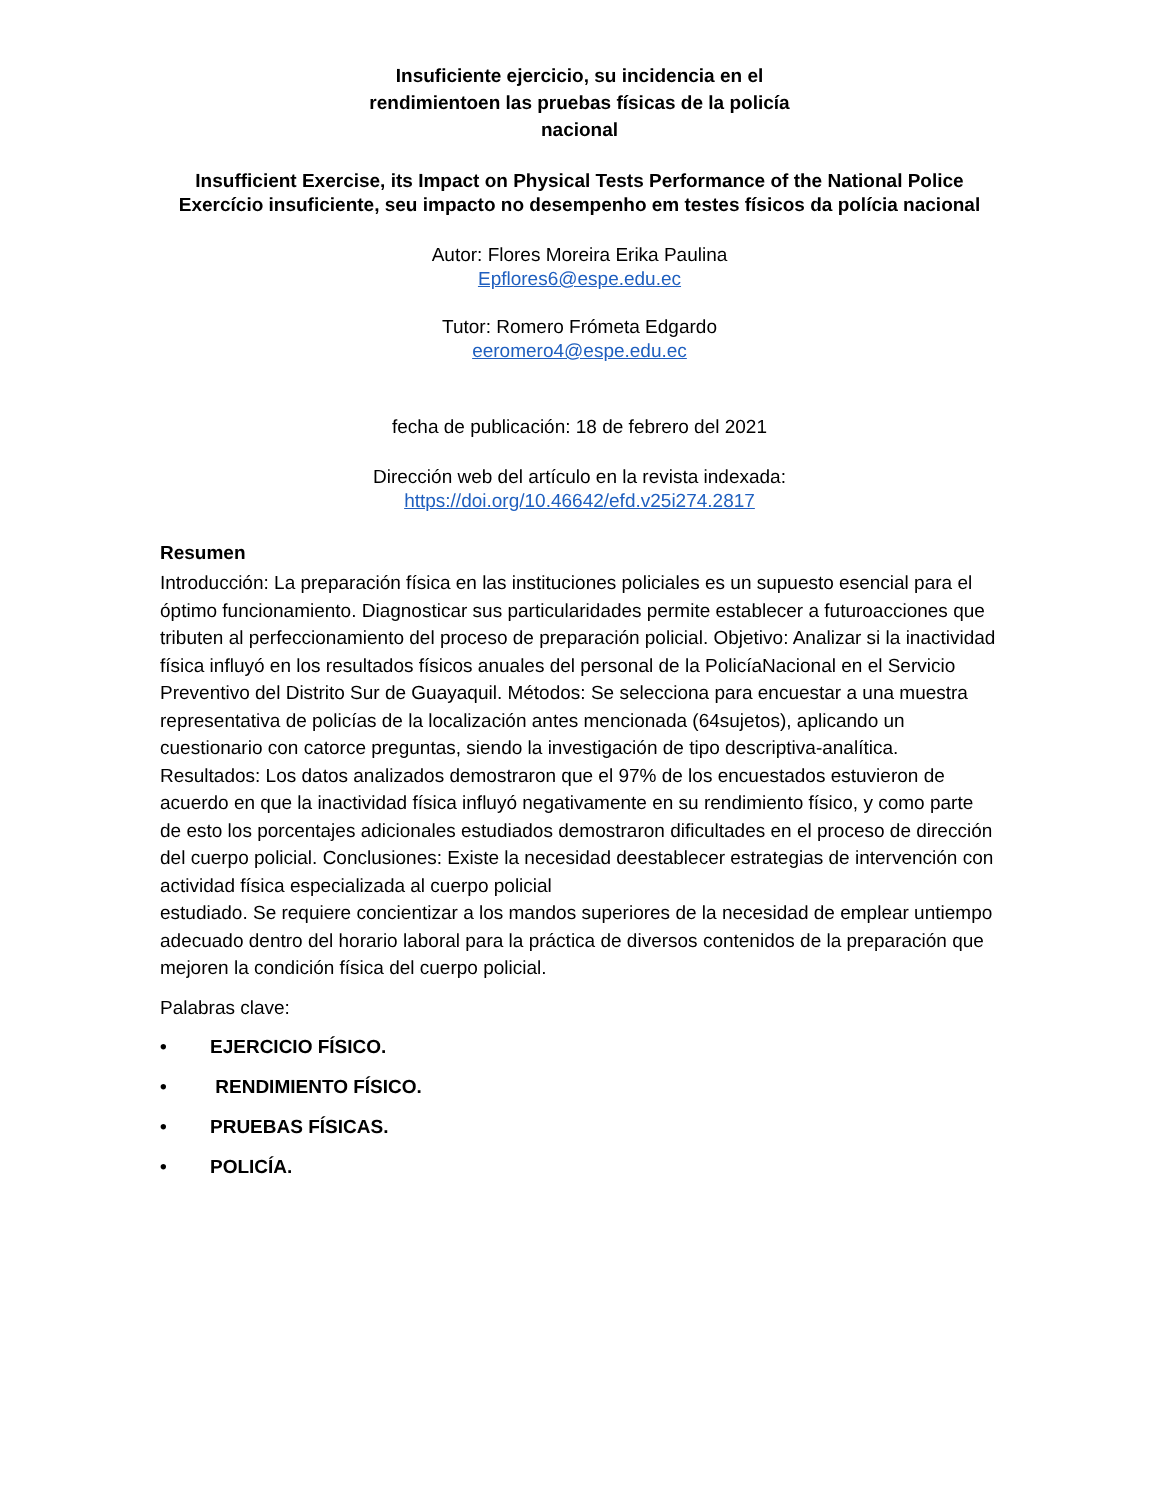Insuficiente ejercicio, su incidencia en el rendimientoen las pruebas físicas de la policía nacional
Insufficient Exercise, its Impact on Physical Tests Performance of the National Police Exercício insuficiente, seu impacto no desempenho em testes físicos da polícia nacional
Autor: Flores Moreira Erika Paulina
Epflores6@espe.edu.ec
Tutor: Romero Frómeta Edgardo
eeromero4@espe.edu.ec
fecha de publicación: 18 de febrero del 2021
Dirección web del artículo en la revista indexada:
https://doi.org/10.46642/efd.v25i274.2817
Resumen
Introducción: La preparación física en las instituciones policiales es un supuesto esencial para el óptimo funcionamiento. Diagnosticar sus particularidades permite establecer a futuroacciones que tributen al perfeccionamiento del proceso de preparación policial. Objetivo: Analizar si la inactividad física influyó en los resultados físicos anuales del personal de la PolicíaNacional en el Servicio Preventivo del Distrito Sur de Guayaquil. Métodos: Se selecciona para encuestar a una muestra representativa de policías de la localización antes mencionada (64sujetos), aplicando un cuestionario con catorce preguntas, siendo la investigación de tipo descriptiva-analítica. Resultados: Los datos analizados demostraron que el 97% de los encuestados estuvieron de acuerdo en que la inactividad física influyó negativamente en su rendimiento físico, y como parte de esto los porcentajes adicionales estudiados demostraron dificultades en el proceso de dirección del cuerpo policial. Conclusiones: Existe la necesidad deestablecer estrategias de intervención con actividad física especializada al cuerpo policial
estudiado. Se requiere concientizar a los mandos superiores de la necesidad de emplear untiempo adecuado dentro del horario laboral para la práctica de diversos contenidos de la preparación que mejoren la condición física del cuerpo policial.
Palabras clave:
• EJERCICIO FÍSICO.
• RENDIMIENTO FÍSICO.
• PRUEBAS FÍSICAS.
• POLICÍA.